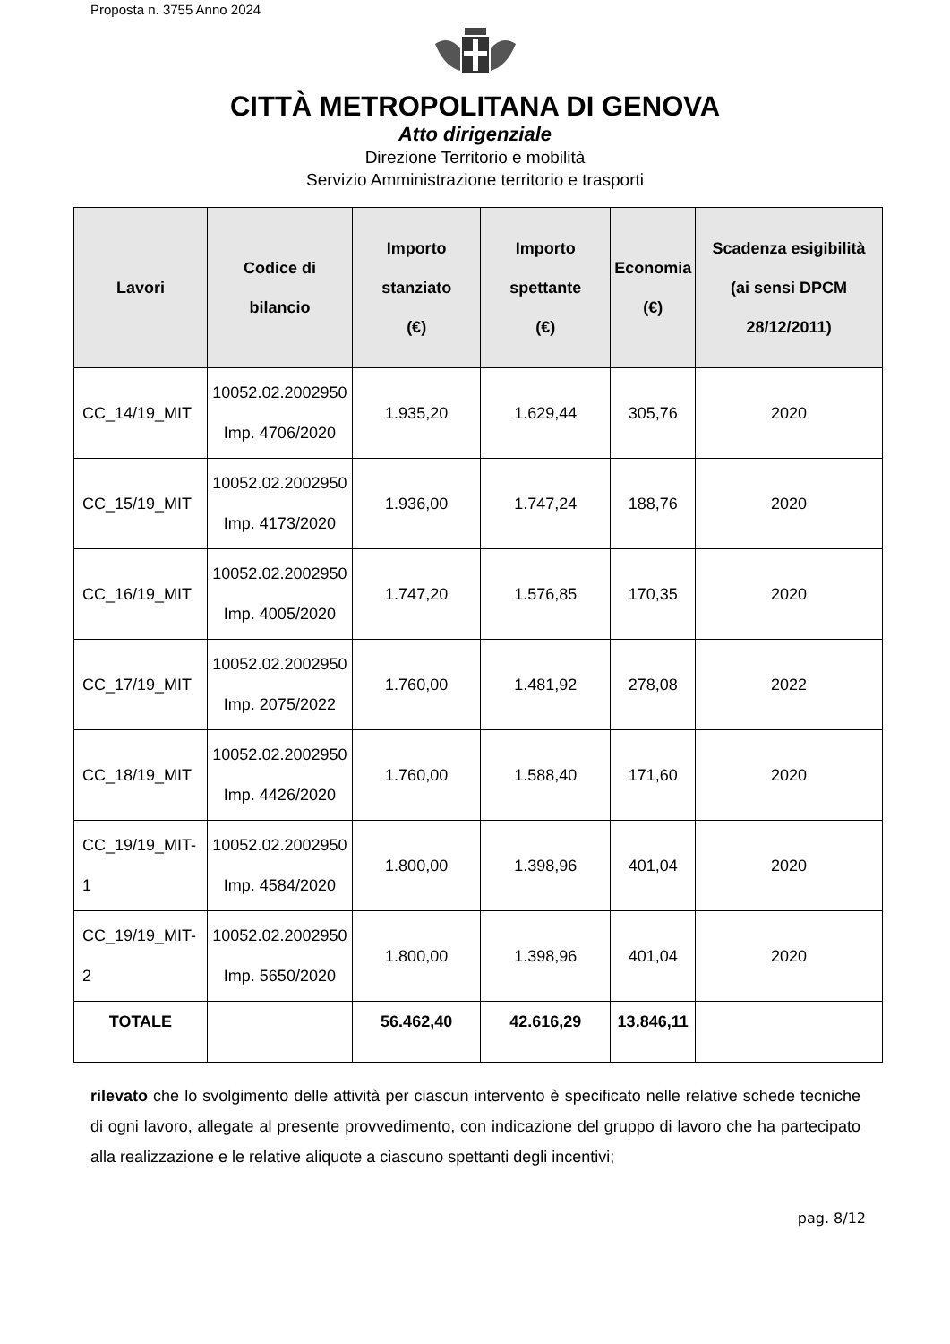Proposta n. 3755 Anno 2024
CITTÀ METROPOLITANA DI GENOVA
Atto dirigenziale
Direzione Territorio e mobilità
Servizio Amministrazione territorio e trasporti
| Lavori | Codice di bilancio | Importo stanziato (€) | Importo spettante (€) | Economia (€) | Scadenza esigibilità (ai sensi DPCM 28/12/2011) |
| --- | --- | --- | --- | --- | --- |
| CC_14/19_MIT | 10052.02.2002950 Imp. 4706/2020 | 1.935,20 | 1.629,44 | 305,76 | 2020 |
| CC_15/19_MIT | 10052.02.2002950 Imp. 4173/2020 | 1.936,00 | 1.747,24 | 188,76 | 2020 |
| CC_16/19_MIT | 10052.02.2002950 Imp. 4005/2020 | 1.747,20 | 1.576,85 | 170,35 | 2020 |
| CC_17/19_MIT | 10052.02.2002950 Imp. 2075/2022 | 1.760,00 | 1.481,92 | 278,08 | 2022 |
| CC_18/19_MIT | 10052.02.2002950 Imp. 4426/2020 | 1.760,00 | 1.588,40 | 171,60 | 2020 |
| CC_19/19_MIT-1 | 10052.02.2002950 Imp. 4584/2020 | 1.800,00 | 1.398,96 | 401,04 | 2020 |
| CC_19/19_MIT-2 | 10052.02.2002950 Imp. 5650/2020 | 1.800,00 | 1.398,96 | 401,04 | 2020 |
| TOTALE | | 56.462,40 | 42.616,29 | 13.846,11 | |
rilevato che lo svolgimento delle attività per ciascun intervento è specificato nelle relative schede tecniche di ogni lavoro, allegate al presente provvedimento, con indicazione del gruppo di lavoro che ha partecipato alla realizzazione e le relative aliquote a ciascuno spettanti degli incentivi;
pag. 8/12